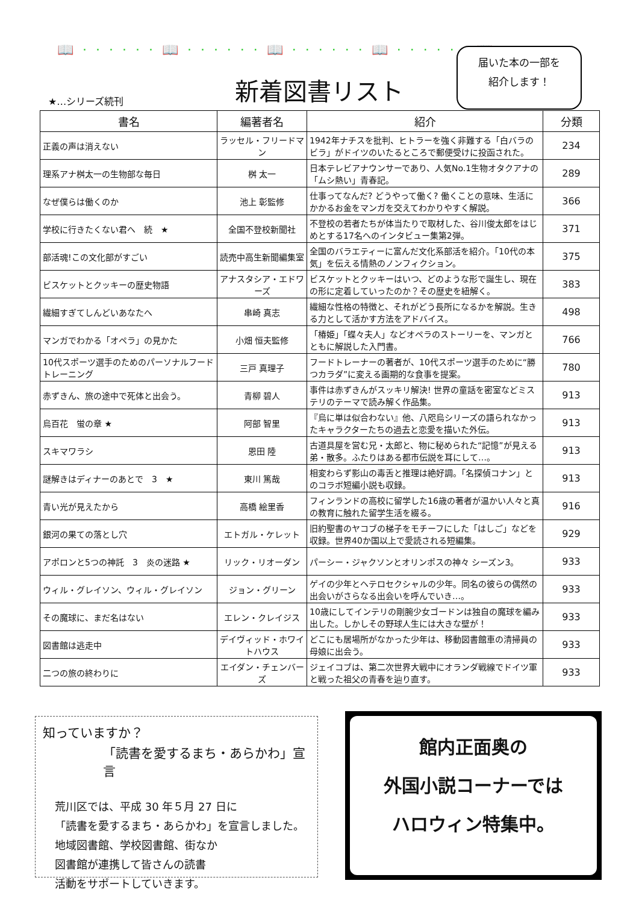📖 · · · · · · 📖 · · · · · · 📖 · · · · · · 📖 · · · · · · 📖
★…シリーズ続刊 新着図書リスト
届いた本の一部を
紹介します！
| 書名 | 編著者名 | 紹介 | 分類 |
| --- | --- | --- | --- |
| 正義の声は消えない | ラッセル・フリードマン | 1942年ナチスを批判、ヒトラーを強く非難する「白バラのビラ」がドイツのいたるところで郵便受けに投函された。 | 234 |
| 理系アナ桝太一の生物部な毎日 | 桝 太一 | 日本テレビアナウンサーであり、人気No.1生物オタクアナの「ムシ熱い」青春記。 | 289 |
| なぜ僕らは働くのか | 池上 彰監修 | 仕事ってなんだ? どうやって働く? 働くことの意味、生活にかかるお金をマンガを交えてわかりやすく解説。 | 366 |
| 学校に行きたくない君へ 続 ★ | 全国不登校新聞社 | 不登校の若者たちが体当たりで取材した、谷川俊太郎をはじめとする17名へのインタビュー集第2弾。 | 371 |
| 部活魂!この文化部がすごい | 読売中高生新聞編集室 | 全国のバラエティーに富んだ文化系部活を紹介。「10代の本気」を伝える情熱のノンフィクション。 | 375 |
| ビスケットとクッキーの歴史物語 | アナスタシア・エドワーズ | ビスケットとクッキーはいつ、どのような形で誕生し、現在の形に定着していったのか？その歴史を紐解く。 | 383 |
| 繊細すぎてしんどいあなたへ | 串崎 真志 | 繊細な性格の特徴と、それがどう長所になるかを解説。生きる力として活かす方法をアドバイス。 | 498 |
| マンガでわかる「オペラ」の見かた | 小畑 恒夫監修 | 「椿姫」「蝶々夫人」などオペラのストーリーを、マンガとともに解説した入門書。 | 766 |
| 10代スポーツ選手のためのパーソナルフードトレーニング | 三戸 真理子 | フードトレーナーの著者が、10代スポーツ選手のために“勝つカラダ”に変える画期的な食事を提案。 | 780 |
| 赤ずきん、旅の途中で死体と出会う。 | 青柳 碧人 | 事件は赤ずきんがスッキリ解決! 世界の童話を密室などミステリのテーマで読み解く作品集。 | 913 |
| 烏百花 蛍の章 ★ | 阿部 智里 | 『烏に単は似合わない』他、八咫烏シリーズの語られなかったキャラクターたちの過去と恋愛を描いた外伝。 | 913 |
| スキマワラシ | 恩田 陸 | 古道具屋を営む兄・太郎と、物に秘められた“記憶”が見える弟・散多。ふたりはある都市伝説を耳にして…。 | 913 |
| 謎解きはディナーのあとで 3 ★ | 東川 篤哉 | 相変わらず影山の毒舌と推理は絶好調。「名探偵コナン」とのコラボ短編小説も収録。 | 913 |
| 青い光が見えたから | 高橋 絵里香 | フィンランドの高校に留学した16歳の著者が温かい人々と真の教育に触れた留学生活を綴る。 | 916 |
| 銀河の果ての落とし穴 | エトガル・ケレット | 旧約聖書のヤコブの梯子をモチーフにした「はしご」などを収録。世界40か国以上で愛読される短編集。 | 929 |
| アポロンと5つの神託 3 炎の迷路 ★ | リック・リオーダン | パーシー・ジャクソンとオリンポスの神々 シーズン3。 | 933 |
| ウィル・グレイソン、ウィル・グレイソン | ジョン・グリーン | ゲイの少年とヘテロセクシャルの少年。同名の彼らの偶然の出会いがさらなる出会いを呼んでいき…。 | 933 |
| その魔球に、まだ名はない | エレン・クレイジス | 10歳にしてインテリの剛腕少女ゴードンは独自の魔球を編み出した。しかしその野球人生には大きな壁が！ | 933 |
| 図書館は逃走中 | デイヴィッド・ホワイトハウス | どこにも居場所がなかった少年は、移動図書館車の清掃員の母娘に出会う。 | 933 |
| 二つの旅の終わりに | エイダン・チェンバーズ | ジェイコブは、第二次世界大戦中にオランダ戦線でドイツ軍と戦った祖父の青春を辿り直す。 | 933 |
知っていますか？
「読書を愛するまち・あらかわ」宣言
荒川区では、平成 30 年５月 27 日に
「読書を愛するまち・あらかわ」を宣言しました。
地域図書館、学校図書館、街なか
図書館が連携して皆さんの読書
活動をサポートしていきます。
館内正面奥の
外国小説コーナーでは
ハロウィン特集中。